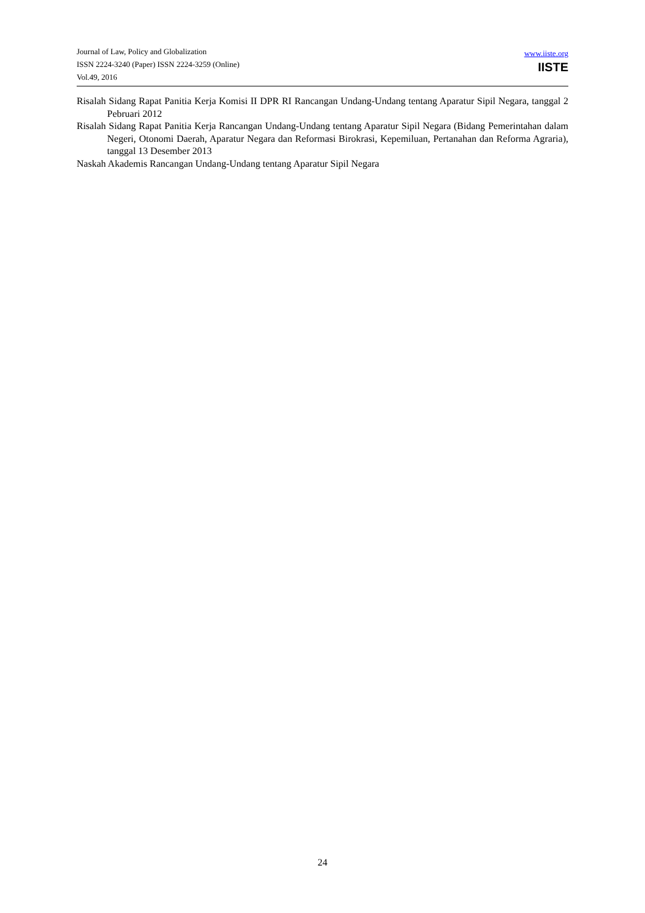Journal of Law, Policy and Globalization
ISSN 2224-3240 (Paper) ISSN 2224-3259 (Online)
Vol.49, 2016
www.iiste.org
IISTE
Risalah Sidang Rapat Panitia Kerja Komisi II DPR RI Rancangan Undang-Undang tentang Aparatur Sipil Negara, tanggal 2 Pebruari 2012
Risalah Sidang Rapat Panitia Kerja Rancangan Undang-Undang tentang Aparatur Sipil Negara (Bidang Pemerintahan dalam Negeri, Otonomi Daerah, Aparatur Negara dan Reformasi Birokrasi, Kepemiluan, Pertanahan dan Reforma Agraria), tanggal 13 Desember 2013
Naskah Akademis Rancangan Undang-Undang tentang Aparatur Sipil Negara
24